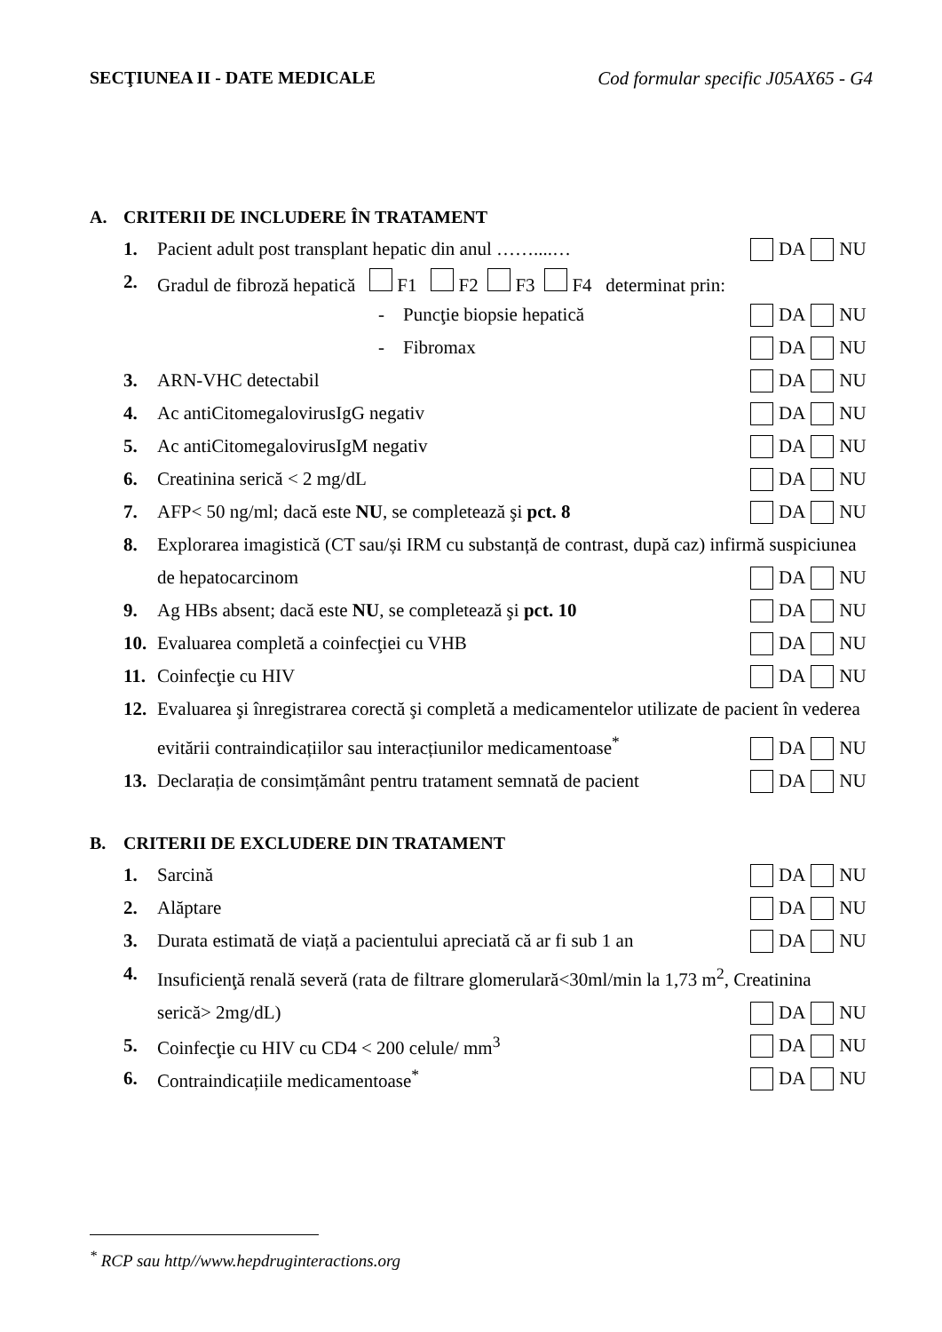SECŢIUNEA II - DATE MEDICALE Cod formular specific J05AX65 - G4
A. CRITERII DE INCLUDERE ÎN TRATAMENT
1.
Pacient adult post transplant hepatic din anul ……....…
DA NU
2.
Gradul de fibroză hepatică F1 F2 F3 F4 determinat prin:
- Puncţie biopsie hepatică DA NU
- Fibromax DA NU
3. ARN-VHC detectabil DA NU
4.
Ac antiCitomegalovirusIgG negativ
DA NU
5.
Ac antiCitomegalovirusIgM negativ
DA NU
6. Creatinina serică < 2 mg/dL DA NU
7.
AFP< 50 ng/ml; dacă este NU, se completează şi pct. 8
DA NU
8. Explorarea imagistică (CT sau/și IRM cu substanță de contrast, după caz) infirmă suspiciunea
de hepatocarcinom
DA NU
9.
Ag HBs absent; dacă este NU, se completează şi pct. 10
DA NU
10.
Evaluarea completă a coinfecţiei cu VHB
DA NU
11. Coinfecţie cu HIV DA NU
12. Evaluarea şi înregistrarea corectă şi completă a medicamentelor utilizate de pacient în vederea
evitării contraindicațiilor sau interacțiunilor medicamentoase<sup>*</sup>
DA NU
13.
Declarația de consimțământ pentru tratament semnată de pacient
DA NU
B. CRITERII DE EXCLUDERE DIN TRATAMENT
1. Sarcină DA NU
2. Alăptare DA NU
3.
Durata estimată de viață a pacientului apreciată că ar fi sub 1 an
DA NU
4. Insuficienţă renală severă (rata de filtrare glomerulară<30ml/min la 1,73 m<sup>2</sup>, Creatinina
serică> 2mg/dL)
DA NU
5.
Coinfecţie cu HIV cu CD4 < 200 celule/ mm<sup>3</sup>
DA NU
6.
Contraindicațiile medicamentoase<sup>*</sup>
DA NU
<sup>*</sup> RCP sau http//www.hepdruginteractions.org